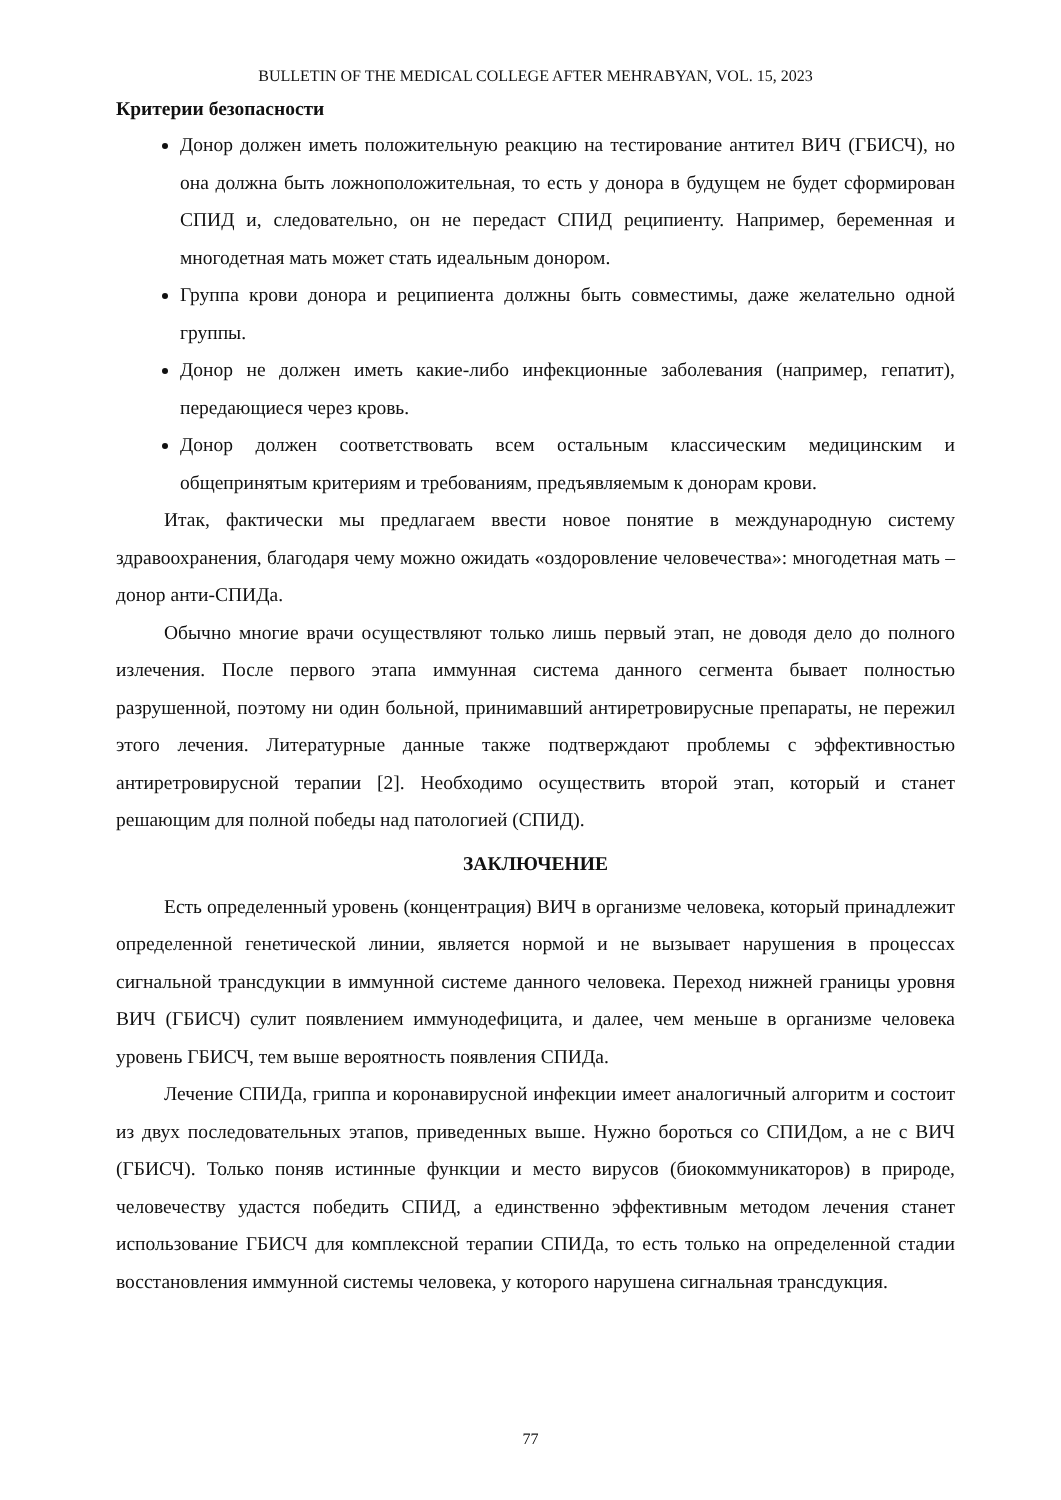BULLETIN OF THE MEDICAL COLLEGE AFTER MEHRABYAN, VOL. 15, 2023
Критерии безопасности
Донор должен иметь положительную реакцию на тестирование антител ВИЧ (ГБИСЧ), но она должна быть ложноположительная, то есть у донора в будущем не будет сформирован СПИД и, следовательно, он не передаст СПИД реципиенту. Например, беременная и многодетная мать может стать идеальным донором.
Группа крови донора и реципиента должны быть совместимы, даже желательно одной группы.
Донор не должен иметь какие-либо инфекционные заболевания (например, гепатит), передающиеся через кровь.
Донор должен соответствовать всем остальным классическим медицинским и общепринятым критериям и требованиям, предъявляемым к донорам крови.
Итак, фактически мы предлагаем ввести новое понятие в международную систему здравоохранения, благодаря чему можно ожидать «оздоровление человечества»: многодетная мать – донор анти-СПИДа.
Обычно многие врачи осуществляют только лишь первый этап, не доводя дело до полного излечения. После первого этапа иммунная система данного сегмента бывает полностью разрушенной, поэтому ни один больной, принимавший антиретровирусные препараты, не пережил этого лечения. Литературные данные также подтверждают проблемы с эффективностью антиретровирусной терапии [2]. Необходимо осуществить второй этап, который и станет решающим для полной победы над патологией (СПИД).
ЗАКЛЮЧЕНИЕ
Есть определенный уровень (концентрация) ВИЧ в организме человека, который принадлежит определенной генетической линии, является нормой и не вызывает нарушения в процессах сигнальной трансдукции в иммунной системе данного человека. Переход нижней границы уровня ВИЧ (ГБИСЧ) сулит появлением иммунодефицита, и далее, чем меньше в организме человека уровень ГБИСЧ, тем выше вероятность появления СПИДа.
Лечение СПИДа, гриппа и коронавирусной инфекции имеет аналогичный алгоритм и состоит из двух последовательных этапов, приведенных выше. Нужно бороться со СПИДом, а не с ВИЧ (ГБИСЧ). Только поняв истинные функции и место вирусов (биокоммуникаторов) в природе, человечеству удастся победить СПИД, а единственно эффективным методом лечения станет использование ГБИСЧ для комплексной терапии СПИДа, то есть только на определенной стадии восстановления иммунной системы человека, у которого нарушена сигнальная трансдукция.
77